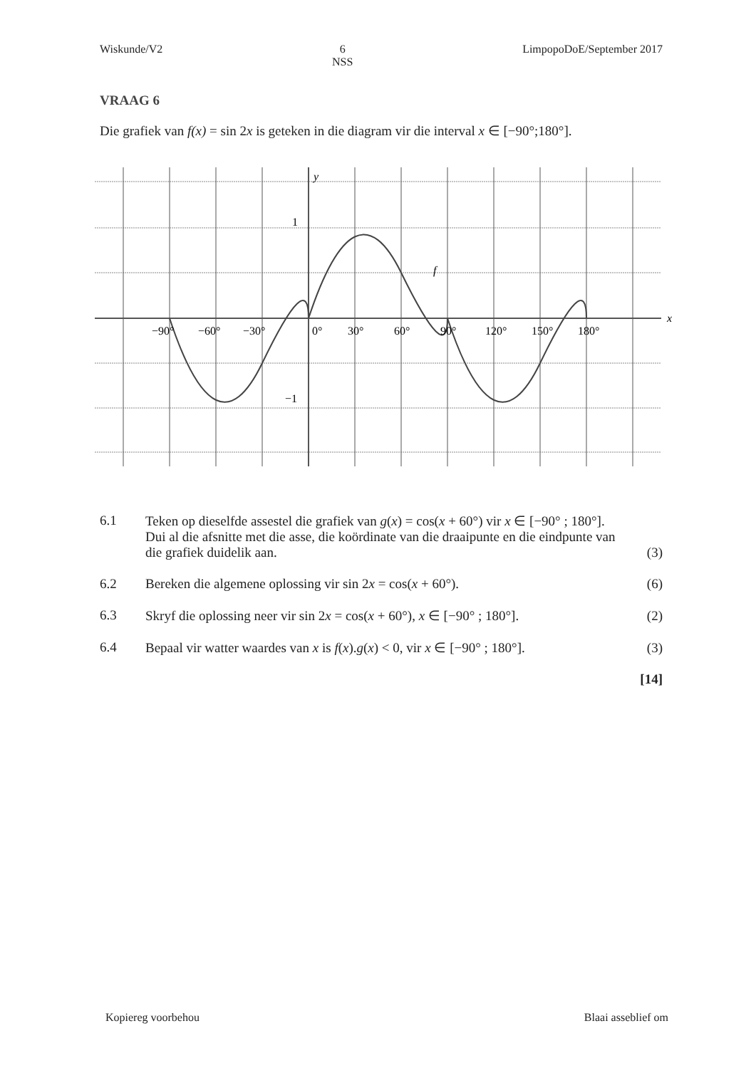Wiskunde/V2 6
NSS LimpopoDoE/September 2017
VRAAG 6
Die grafiek van f(x) = sin 2x is geteken in die diagram vir die interval x ∈ [−90°;180°].
y
x
1
−1
f
−90°
−60°
−30°
0°
30°
60°
90°
120°
150°
180°
6.1 Teken op dieselfde assestel die grafiek van g(x) = cos(x + 60°) vir x ∈ [−90° ; 180°]. Dui al die afsnitte met die asse, die koördinate van die draaipunte en die eindpunte van die grafiek duidelik aan. (3)
6.2 Bereken die algemene oplossing vir sin 2x = cos(x + 60°). (6)
6.3 Skryf die oplossing neer vir sin 2x = cos(x + 60°), x ∈ [−90° ; 180°]. (2)
6.4 Bepaal vir watter waardes van x is f(x).g(x) < 0, vir x ∈ [−90° ; 180°]. (3)
[14]
Kopiereg voorbehou Blaai asseblief om